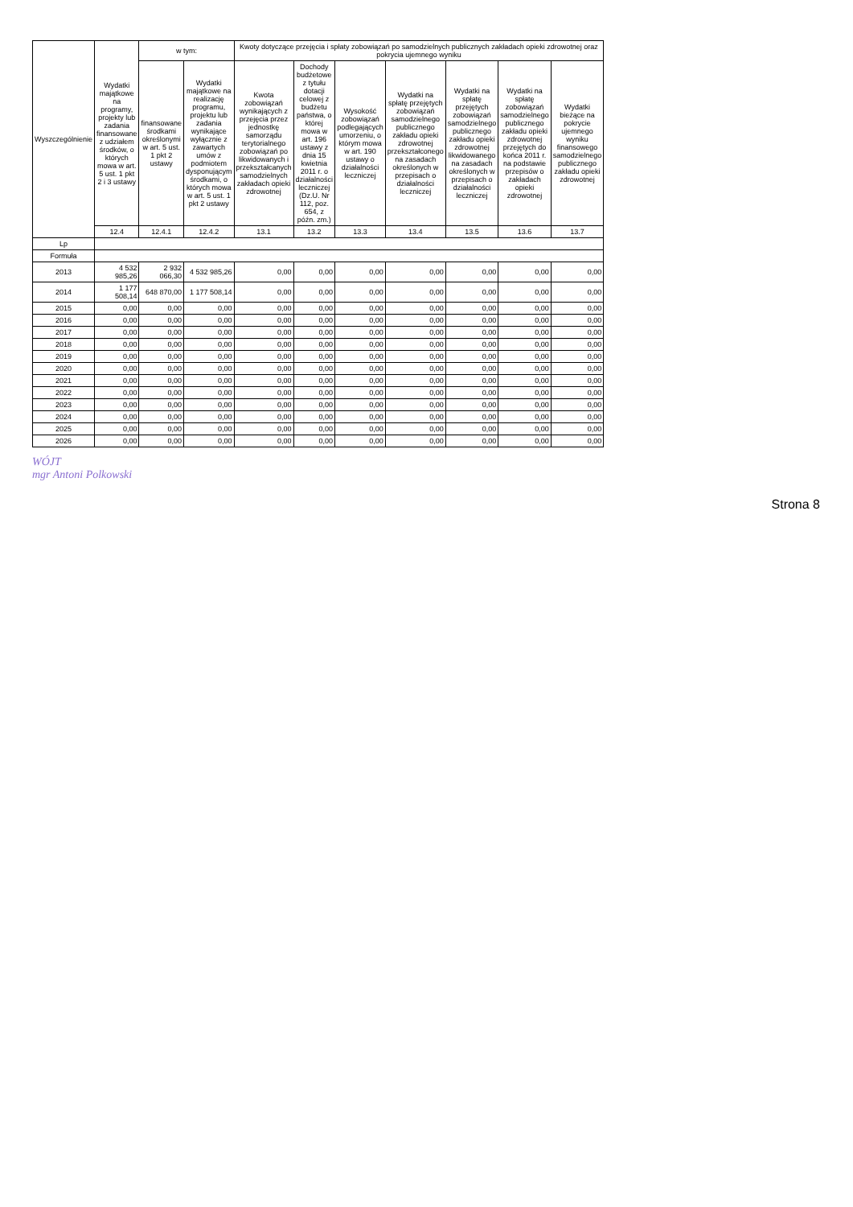| Wyszczególnienie | Wydatki majątkowe na programy, projekty lub zadania finansowane z udziałem środków, o których mowa w art. 5 ust. 1 pkt 2 i 3 ustawy | w tym: | | Kwoty dotyczące przejęcia i spłaty zobowiązań po samodzielnych publicznych zakładach opieki zdrowotnej oraz pokrycia ujemnego wyniku | | | | | | |
| --- | --- | --- | --- | --- | --- | --- | --- | --- | --- | --- |
| | | finansowane środkami określonymi w art. 5 ust. 1 pkt 2 ustawy | Wydatki majątkowe na realizację programu, projektu lub zadania wynikające wyłącznie z zawartych umów z podmiotem dysponującym środkami, o których mowa w art. 5 ust. 1 pkt 2 ustawy | Kwota zobowiązań wynikających z przejęcia przez jednostkę samorządu terytorialnego zobowiązań po likwidowanych i przekształcanych samodzielnych zakładach opieki zdrowotnej | Dochody budżetowe z tytułu dotacji celowej z budżetu państwa, o której mowa w art. 196 ustawy z dnia 15 kwietnia 2011 r. o działalności leczniczej (Dz.U. Nr 112, poz. 654, z późn. zm.) | Wysokość zobowiązań podlegających umorzeniu, o którym mowa w art. 190 ustawy o działalności leczniczej | Wydatki na spłatę przejętych zobowiązań samodzielnego publicznego zakładu opieki zdrowotnej przekształconego na zasadach określonych w przepisach o działalności leczniczej | Wydatki na spłatę przejętych zobowiązań samodzielnego publicznego zakładu opieki zdrowotnej likwidowanego na zasadach określonych w przepisach o działalności leczniczej | Wydatki na spłatę zobowiązań samodzielnego publicznego zakładu opieki zdrowotnej przejętych do końca 2011 r. na podstawie przepisów o zakładach opieki zdrowotnej | Wydatki bieżące na pokrycie ujemnego wyniku finansowego samodzielnego publicznego zakładu opieki zdrowotnej |
| | 12.4 | 12.4.1 | 12.4.2 | 13.1 | 13.2 | 13.3 | 13.4 | 13.5 | 13.6 | 13.7 |
| Lp | | | | | | | | | | |
| Formuła | | | | | | | | | | |
| 2013 | 4 532 985,26 | 2 932 066,30 | 4 532 985,26 | 0,00 | 0,00 | 0,00 | 0,00 | 0,00 | 0,00 | 0,00 |
| 2014 | 1 177 508,14 | 648 870,00 | 1 177 508,14 | 0,00 | 0,00 | 0,00 | 0,00 | 0,00 | 0,00 | 0,00 |
| 2015 | 0,00 | 0,00 | 0,00 | 0,00 | 0,00 | 0,00 | 0,00 | 0,00 | 0,00 | 0,00 |
| 2016 | 0,00 | 0,00 | 0,00 | 0,00 | 0,00 | 0,00 | 0,00 | 0,00 | 0,00 | 0,00 |
| 2017 | 0,00 | 0,00 | 0,00 | 0,00 | 0,00 | 0,00 | 0,00 | 0,00 | 0,00 | 0,00 |
| 2018 | 0,00 | 0,00 | 0,00 | 0,00 | 0,00 | 0,00 | 0,00 | 0,00 | 0,00 | 0,00 |
| 2019 | 0,00 | 0,00 | 0,00 | 0,00 | 0,00 | 0,00 | 0,00 | 0,00 | 0,00 | 0,00 |
| 2020 | 0,00 | 0,00 | 0,00 | 0,00 | 0,00 | 0,00 | 0,00 | 0,00 | 0,00 | 0,00 |
| 2021 | 0,00 | 0,00 | 0,00 | 0,00 | 0,00 | 0,00 | 0,00 | 0,00 | 0,00 | 0,00 |
| 2022 | 0,00 | 0,00 | 0,00 | 0,00 | 0,00 | 0,00 | 0,00 | 0,00 | 0,00 | 0,00 |
| 2023 | 0,00 | 0,00 | 0,00 | 0,00 | 0,00 | 0,00 | 0,00 | 0,00 | 0,00 | 0,00 |
| 2024 | 0,00 | 0,00 | 0,00 | 0,00 | 0,00 | 0,00 | 0,00 | 0,00 | 0,00 | 0,00 |
| 2025 | 0,00 | 0,00 | 0,00 | 0,00 | 0,00 | 0,00 | 0,00 | 0,00 | 0,00 | 0,00 |
| 2026 | 0,00 | 0,00 | 0,00 | 0,00 | 0,00 | 0,00 | 0,00 | 0,00 | 0,00 | 0,00 |
WÓJT
mgr Antoni Polkowski
Strona 8